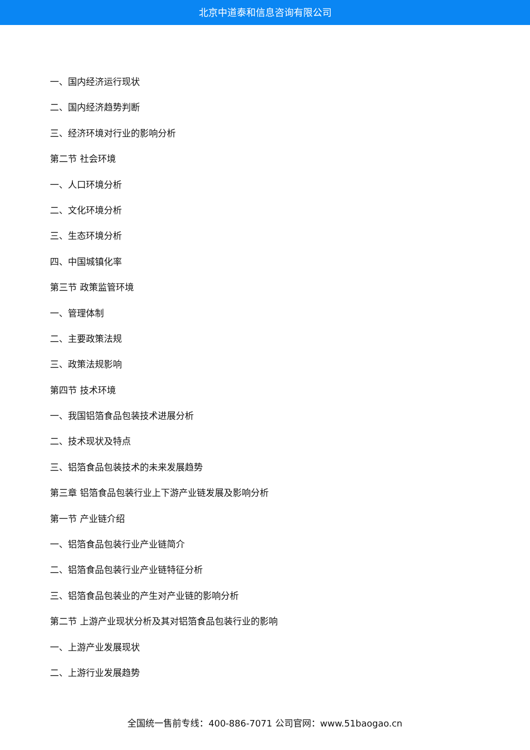北京中道泰和信息咨询有限公司
一、国内经济运行现状
二、国内经济趋势判断
三、经济环境对行业的影响分析
第二节 社会环境
一、人口环境分析
二、文化环境分析
三、生态环境分析
四、中国城镇化率
第三节 政策监管环境
一、管理体制
二、主要政策法规
三、政策法规影响
第四节 技术环境
一、我国铝箔食品包装技术进展分析
二、技术现状及特点
三、铝箔食品包装技术的未来发展趋势
第三章 铝箔食品包装行业上下游产业链发展及影响分析
第一节 产业链介绍
一、铝箔食品包装行业产业链简介
二、铝箔食品包装行业产业链特征分析
三、铝箔食品包装业的产生对产业链的影响分析
第二节 上游产业现状分析及其对铝箔食品包装行业的影响
一、上游产业发展现状
二、上游行业发展趋势
全国统一售前专线：400-886-7071 公司官网：www.51baogao.cn